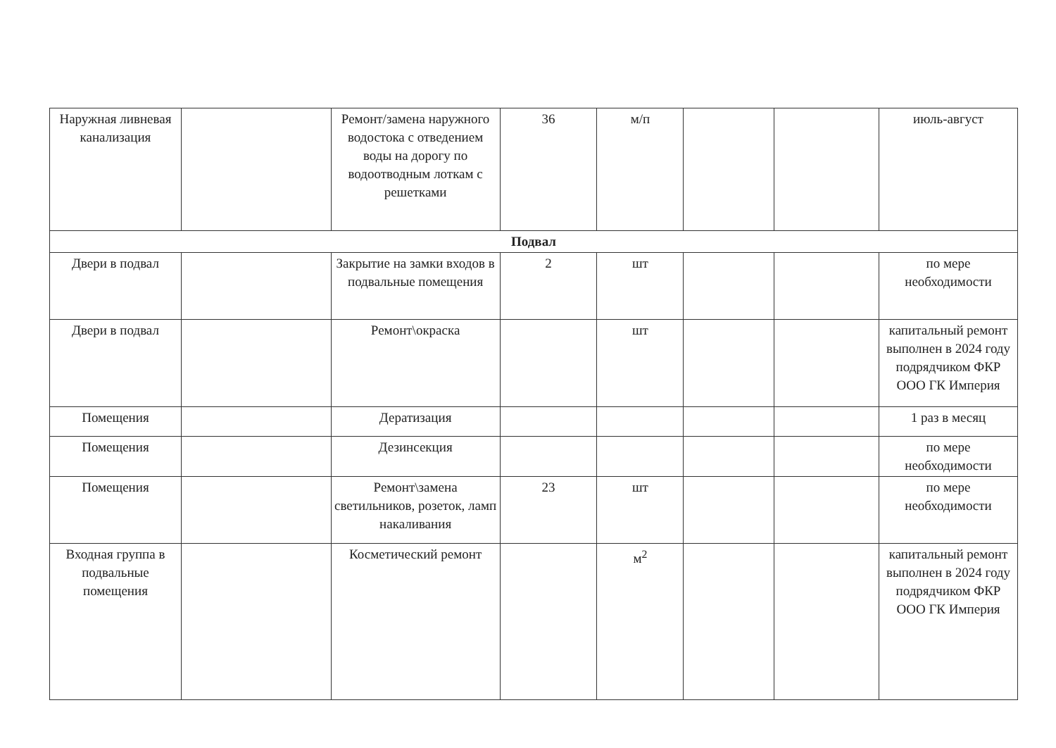| Наружная ливневая канализация | | Ремонт/замена наружного водостока с отведением воды на дорогу по водоотводным лоткам с решетками | 36 | м/п | | | июль-август |
| Подвал | | | | | | | |
| Двери в подвал | | Закрытие на замки входов в подвальные помещения | 2 | шт | | | по мере необходимости |
| Двери в подвал | | Ремонт\окраска | | шт | | | капитальный ремонт выполнен в 2024 году подрядчиком ФКР ООО ГК Империя |
| Помещения | | Дератизация | | | | | 1 раз в месяц |
| Помещения | | Дезинсекция | | | | | по мере необходимости |
| Помещения | | Ремонт\замена светильников, розеток, ламп накаливания | 23 | шт | | | по мере необходимости |
| Входная группа в подвальные помещения | | Косметический ремонт | | м<sup>2</sup> | | | капитальный ремонт выполнен в 2024 году подрядчиком ФКР ООО ГК Империя |